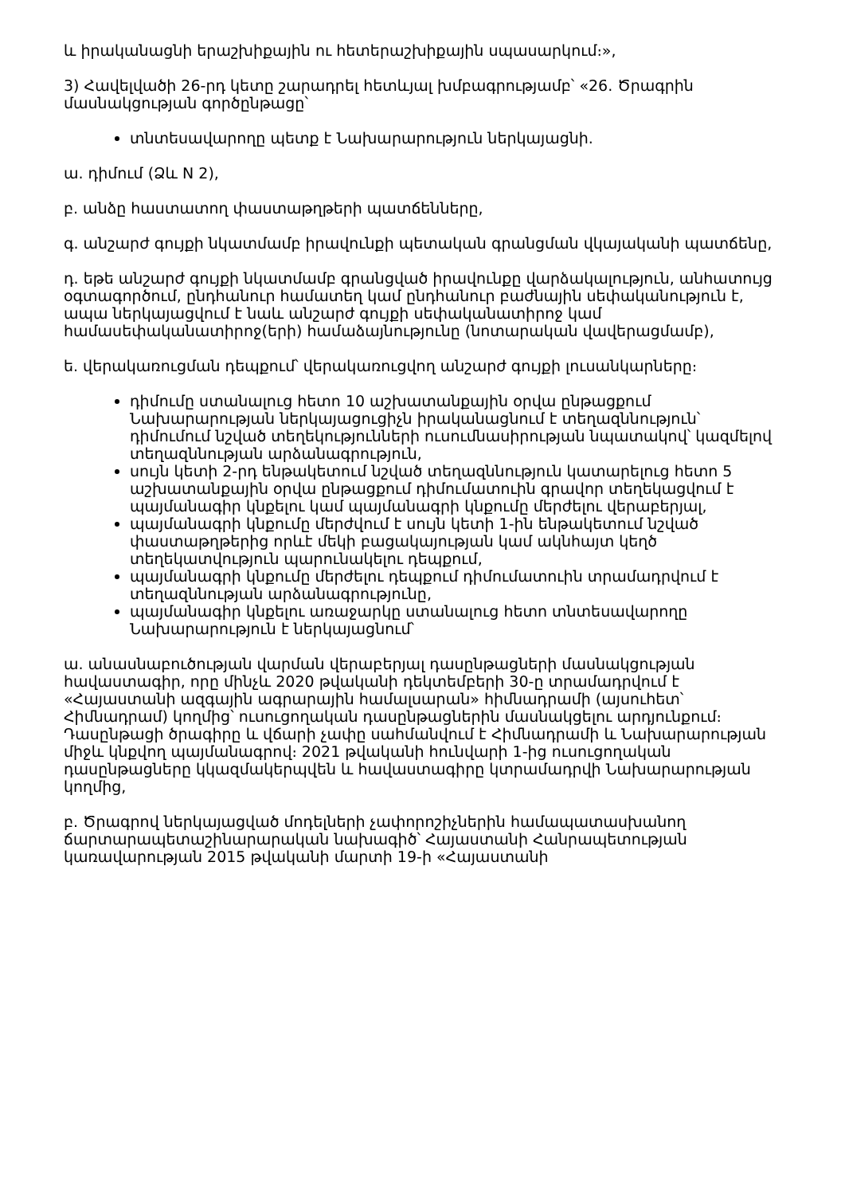և իրականացնի երաշխիքային ու հետերաշխիքային սպասարկում։»,
3) Հավելվածի 26-րդ կետը շարադրել հետևյալ խմբագրությամբ՝ «26. Ծրագրին մասնակցության գործընթացը՝
տնտեսավարողը պետք է Նախարարություն ներկայացնի.
ա. դիմում (Ձև N 2),
բ. անձը հաստատող փաստաթղթերի պատճենները,
գ. անշարժ գույքի նկատմամբ իրավունքի պետական գրանցման վկայականի պատճենը,
դ. եթե անշարժ գույքի նկատմամբ գրանցված իրավունքը վարձակալություն, անհատույց օգտագործում, ընդհանուր համատեղ կամ ընդհանուր բաժնային սեփականություն է, ապա ներկայացվում է նաև անշարժ գույքի սեփականատիրոջ կամ համասեփականատիրոջ(երի) համաձայնությունը (նոտարական վավերացմամբ),
ե. վերակառուցման դեպքում՝ վերակառուցվող անշարժ գույքի լուսանկարները։
դիմումը ստանալուց հետո 10 աշխատանքային օրվա ընթացքում Նախարարության ներկայացուցիչն իրականացնում է տեղազննություն՝ դիմումում նշված տեղեկությունների ուսումնասիրության նպատակով՝ կազմելով տեղազննության արձանագրություն,
սույն կետի 2-րդ ենթակետում նշված տեղազննություն կատարելուց հետո 5 աշխատանքային օրվա ընթացքում դիմումատուին գրավոր տեղեկացվում է պայմանագիր կնքելու կամ պայմանագրի կնքումը մերժելու վերաբերյալ,
պայմանագրի կնքումը մերժվում է սույն կետի 1-ին ենթակետում նշված փաստաթղթերից որևէ մեկի բացակայության կամ ակնհայտ կեղծ տեղեկատվություն պարունակելու դեպքում,
պայմանագրի կնքումը մերժելու դեպքում դիմումատուին տրամադրվում է տեղազննության արձանագրությունը,
պայմանագիր կնքելու առաջարկը ստանալուց հետո տնտեսավարողը Նախարարություն է ներկայացնում՝
ա. անասնաբուծության վարման վերաբերյալ դասընթացների մասնակցության հավաստագիր, որը մինչև 2020 թվականի դեկտեմբերի 30-ը տրամադրվում է «Հայաստանի ազգային ագրարային համալսարան» հիմնադրամի (այսուհետ՝ Հիմնադրամ) կողմից՝ ուսուցողական դասընթացներին մասնակցելու արդյունքում։ Դասընթացի ծրագիրը և վճարի չափը սահմանվում է Հիմնադրամի և Նախարարության միջև կնքվող պայմանագրով։ 2021 թվականի հունվարի 1-ից ուսուցողական դասընթացները կկազմակերպվեն և հավաստագիրը կտրամադրվի Նախարարության կողմից,
բ. Ծրագրով ներկայացված մոդելների չափորոշիչներին համապատասխանող ճարտարապետաշինարարական նախագիծ՝ Հայաստանի Հանրապետության կառավարության 2015 թվականի մարտի 19-ի «Հայաստանի